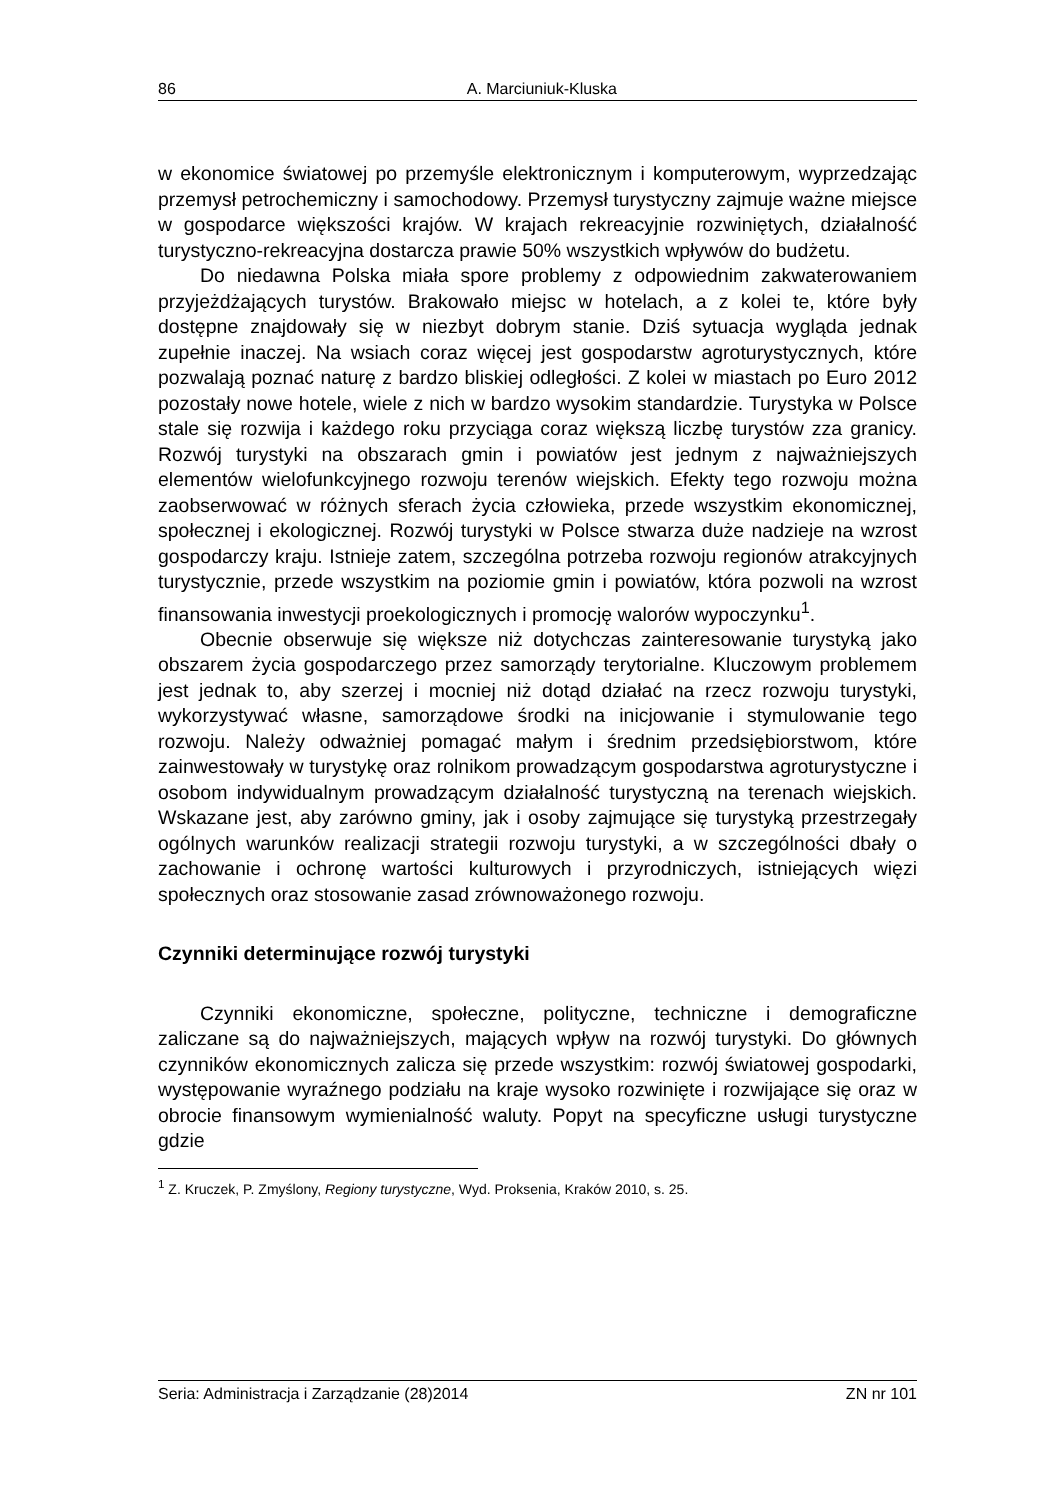86 A. Marciuniuk-Kluska
w ekonomice światowej po przemyśle elektronicznym i komputerowym, wyprzedzając przemysł petrochemiczny i samochodowy. Przemysł turystyczny zajmuje ważne miejsce w gospodarce większości krajów. W krajach rekreacyjnie rozwiniętych, działalność turystyczno-rekreacyjna dostarcza prawie 50% wszystkich wpływów do budżetu.
Do niedawna Polska miała spore problemy z odpowiednim zakwaterowaniem przyjeżdżających turystów. Brakowało miejsc w hotelach, a z kolei te, które były dostępne znajdowały się w niezbyt dobrym stanie. Dziś sytuacja wygląda jednak zupełnie inaczej. Na wsiach coraz więcej jest gospodarstw agroturystycznych, które pozwalają poznać naturę z bardzo bliskiej odległości. Z kolei w miastach po Euro 2012 pozostały nowe hotele, wiele z nich w bardzo wysokim standardzie. Turystyka w Polsce stale się rozwija i każdego roku przyciąga coraz większą liczbę turystów zza granicy. Rozwój turystyki na obszarach gmin i powiatów jest jednym z najważniejszych elementów wielofunkcyjnego rozwoju terenów wiejskich. Efekty tego rozwoju można zaobserwować w różnych sferach życia człowieka, przede wszystkim ekonomicznej, społecznej i ekologicznej. Rozwój turystyki w Polsce stwarza duże nadzieje na wzrost gospodarczy kraju. Istnieje zatem, szczególna potrzeba rozwoju regionów atrakcyjnych turystycznie, przede wszystkim na poziomie gmin i powiatów, która pozwoli na wzrost finansowania inwestycji proekologicznych i promocję walorów wypoczynku<sup>1</sup>.
Obecnie obserwuje się większe niż dotychczas zainteresowanie turystyką jako obszarem życia gospodarczego przez samorządy terytorialne. Kluczowym problemem jest jednak to, aby szerzej i mocniej niż dotąd działać na rzecz rozwoju turystyki, wykorzystywać własne, samorządowe środki na inicjowanie i stymulowanie tego rozwoju. Należy odważniej pomagać małym i średnim przedsiębiorstwom, które zainwestowały w turystykę oraz rolnikom prowadzącym gospodarstwa agroturystyczne i osobom indywidualnym prowadzącym działalność turystyczną na terenach wiejskich. Wskazane jest, aby zarówno gminy, jak i osoby zajmujące się turystyką przestrzegały ogólnych warunków realizacji strategii rozwoju turystyki, a w szczególności dbały o zachowanie i ochronę wartości kulturowych i przyrodniczych, istniejących więzi społecznych oraz stosowanie zasad zrównoważonego rozwoju.
Czynniki determinujące rozwój turystyki
Czynniki ekonomiczne, społeczne, polityczne, techniczne i demograficzne zaliczane są do najważniejszych, mających wpływ na rozwój turystyki. Do głównych czynników ekonomicznych zalicza się przede wszystkim: rozwój światowej gospodarki, występowanie wyraźnego podziału na kraje wysoko rozwinięte i rozwijające się oraz w obrocie finansowym wymienialność waluty. Popyt na specyficzne usługi turystyczne gdzie
<sup>1</sup> Z. Kruczek, P. Zmyślony, Regiony turystyczne, Wyd. Proksenia, Kraków 2010, s. 25.
Seria: Administracja i Zarządzanie (28)2014 ZN nr 101